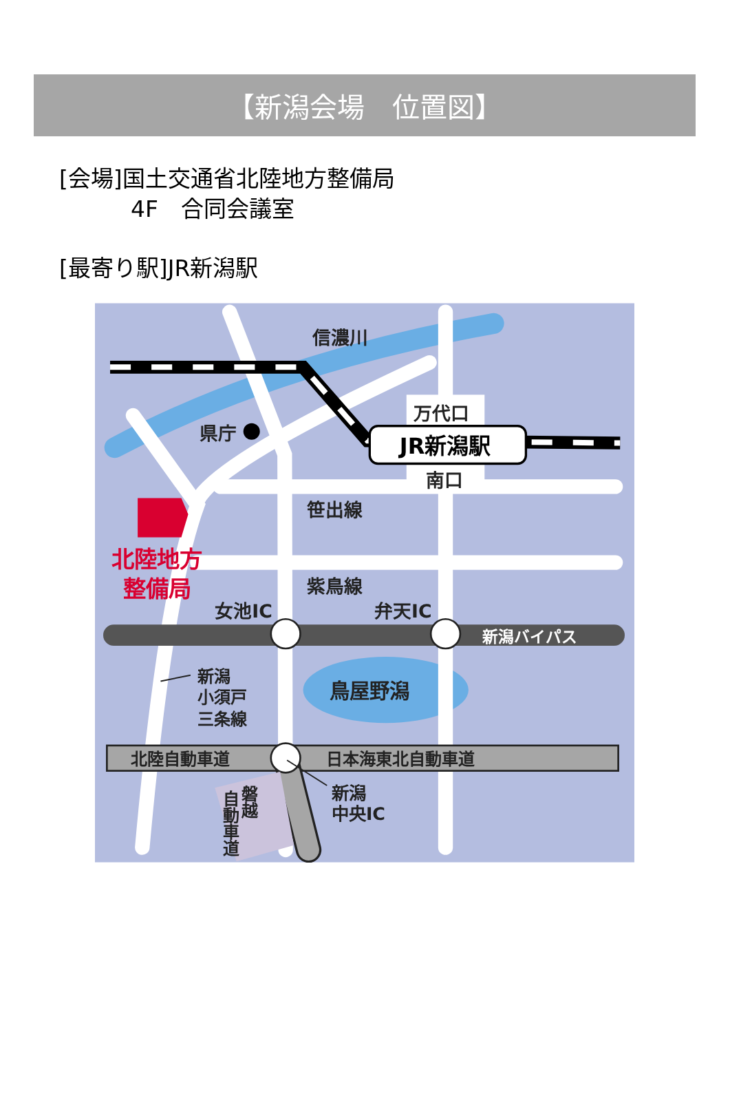【新潟会場　位置図】
[会場]国土交通省北陸地方整備局
4F　合同会議室
[最寄り駅]JR新潟駅
信濃川
県庁
万代口
JR新潟駅
南口
笹出線
紫鳥線
女池IC
弁天IC
新潟バイパス
新潟
小須戸
三条線
鳥屋野潟
北陸自動車道
日本海東北自動車道
新潟
中央IC
磐越
自動車道
北陸地方
整備局